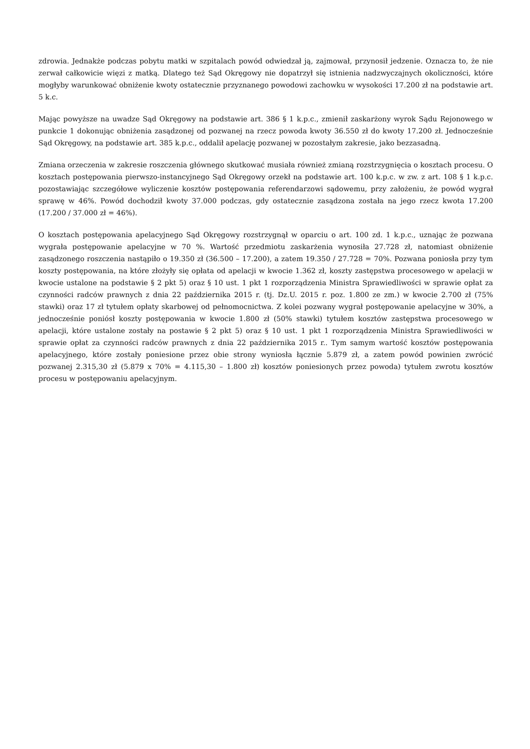zdrowia. Jednakże podczas pobytu matki w szpitalach powód odwiedzał ją, zajmował, przynosił jedzenie. Oznacza to, że nie zerwał całkowicie więzi z matką. Dlatego też Sąd Okręgowy nie dopatrzył się istnienia nadzwyczajnych okoliczności, które mogłyby warunkować obniżenie kwoty ostatecznie przyznanego powodowi zachowku w wysokości 17.200 zł na podstawie art. 5 k.c.
Mając powyższe na uwadze Sąd Okręgowy na podstawie art. 386 § 1 k.p.c., zmienił zaskarżony wyrok Sądu Rejonowego w punkcie 1 dokonując obniżenia zasądzonej od pozwanej na rzecz powoda kwoty 36.550 zł do kwoty 17.200 zł. Jednocześnie Sąd Okręgowy, na podstawie art. 385 k.p.c., oddalił apelację pozwanej w pozostałym zakresie, jako bezzasadną.
Zmiana orzeczenia w zakresie roszczenia głównego skutkować musiała również zmianą rozstrzygnięcia o kosztach procesu. O kosztach postępowania pierwszo-instancyjnego Sąd Okręgowy orzekł na podstawie art. 100 k.p.c. w zw. z art. 108 § 1 k.p.c. pozostawiając szczegółowe wyliczenie kosztów postępowania referendarzowi sądowemu, przy założeniu, że powód wygrał sprawę w 46%. Powód dochodził kwoty 37.000 podczas, gdy ostatecznie zasądzona została na jego rzecz kwota 17.200 (17.200 / 37.000 zł = 46%).
O kosztach postępowania apelacyjnego Sąd Okręgowy rozstrzygnął w oparciu o art. 100 zd. 1 k.p.c., uznając że pozwana wygrała postępowanie apelacyjne w 70 %. Wartość przedmiotu zaskarżenia wynosiła 27.728 zł, natomiast obniżenie zasądzonego roszczenia nastąpiło o 19.350 zł (36.500 – 17.200), a zatem 19.350 / 27.728 = 70%. Pozwana poniosła przy tym koszty postępowania, na które złożyły się opłata od apelacji w kwocie 1.362 zł, koszty zastępstwa procesowego w apelacji w kwocie ustalone na podstawie § 2 pkt 5) oraz § 10 ust. 1 pkt 1 rozporządzenia Ministra Sprawiedliwości w sprawie opłat za czynności radców prawnych z dnia 22 października 2015 r. (tj. Dz.U. 2015 r. poz. 1.800 ze zm.) w kwocie 2.700 zł (75% stawki) oraz 17 zł tytułem opłaty skarbowej od pełnomocnictwa. Z kolei pozwany wygrał postępowanie apelacyjne w 30%, a jednocześnie poniósł koszty postępowania w kwocie 1.800 zł (50% stawki) tytułem kosztów zastępstwa procesowego w apelacji, które ustalone zostały na postawie § 2 pkt 5) oraz § 10 ust. 1 pkt 1 rozporządzenia Ministra Sprawiedliwości w sprawie opłat za czynności radców prawnych z dnia 22 października 2015 r.. Tym samym wartość kosztów postępowania apelacyjnego, które zostały poniesione przez obie strony wyniosła łącznie 5.879 zł, a zatem powód powinien zwrócić pozwanej 2.315,30 zł (5.879 x 70% = 4.115,30 – 1.800 zł) kosztów poniesionych przez powoda) tytułem zwrotu kosztów procesu w postępowaniu apelacyjnym.